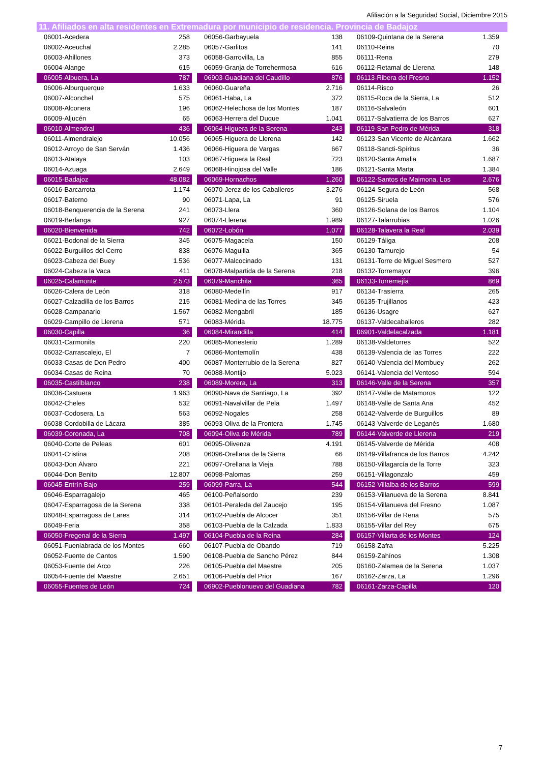Afiliación a la Seguridad Social, Diciembre 2015
11. Afiliados en alta residentes en Extremadura por municipio de residencia. Provincia de Badajoz
| 06001-Acedera | 258 | | 06056-Garbayuela | 138 | | 06109-Quintana de la Serena | 1.359 |
| 06002-Aceuchal | 2.285 | | 06057-Garlitos | 141 | | 06110-Reina | 70 |
| 06003-Ahillones | 373 | | 06058-Garrovilla, La | 855 | | 06111-Rena | 279 |
| 06004-Alange | 615 | | 06059-Granja de Torrehermosa | 616 | | 06112-Retamal de Llerena | 148 |
| 06005-Albuera, La | 787 | | 06903-Guadiana del Caudillo | 876 | | 06113-Ribera del Fresno | 1.152 |
| 06006-Alburquerque | 1.633 | | 06060-Guareña | 2.716 | | 06114-Risco | 26 |
| 06007-Alconchel | 575 | | 06061-Haba, La | 372 | | 06115-Roca de la Sierra, La | 512 |
| 06008-Alconera | 196 | | 06062-Helechosa de los Montes | 187 | | 06116-Salvaleón | 601 |
| 06009-Aljucén | 65 | | 06063-Herrera del Duque | 1.041 | | 06117-Salvatierra de los Barros | 627 |
| 06010-Almendral | 436 | | 06064-Higuera de la Serena | 243 | | 06119-San Pedro de Mérida | 318 |
| 06011-Almendralejo | 10.056 | | 06065-Higuera de Llerena | 142 | | 06123-San Vicente de Alcántara | 1.662 |
| 06012-Arroyo de San Serván | 1.436 | | 06066-Higuera de Vargas | 667 | | 06118-Sancti-Spíritus | 36 |
| 06013-Atalaya | 103 | | 06067-Higuera la Real | 723 | | 06120-Santa Amalia | 1.687 |
| 06014-Azuaga | 2.649 | | 06068-Hinojosa del Valle | 186 | | 06121-Santa Marta | 1.384 |
| 06015-Badajoz | 48.082 | | 06069-Hornachos | 1.260 | | 06122-Santos de Maimona, Los | 2.676 |
| 06016-Barcarrota | 1.174 | | 06070-Jerez de los Caballeros | 3.276 | | 06124-Segura de León | 568 |
| 06017-Baterno | 90 | | 06071-Lapa, La | 91 | | 06125-Siruela | 576 |
| 06018-Benquerencia de la Serena | 241 | | 06073-Llera | 360 | | 06126-Solana de los Barros | 1.104 |
| 06019-Berlanga | 927 | | 06074-Llerena | 1.989 | | 06127-Talarrubias | 1.026 |
| 06020-Bienvenida | 742 | | 06072-Lobón | 1.077 | | 06128-Talavera la Real | 2.039 |
| 06021-Bodonal de la Sierra | 345 | | 06075-Magacela | 150 | | 06129-Táliga | 208 |
| 06022-Burguillos del Cerro | 838 | | 06076-Maguilla | 365 | | 06130-Tamurejo | 54 |
| 06023-Cabeza del Buey | 1.536 | | 06077-Malcocinado | 131 | | 06131-Torre de Miguel Sesmero | 527 |
| 06024-Cabeza la Vaca | 411 | | 06078-Malpartida de la Serena | 218 | | 06132-Torremayor | 396 |
| 06025-Calamonte | 2.573 | | 06079-Manchita | 365 | | 06133-Torremejía | 869 |
| 06026-Calera de León | 318 | | 06080-Medellín | 917 | | 06134-Trasierra | 265 |
| 06027-Calzadilla de los Barros | 215 | | 06081-Medina de las Torres | 345 | | 06135-Trujillanos | 423 |
| 06028-Campanario | 1.567 | | 06082-Mengabril | 185 | | 06136-Usagre | 627 |
| 06029-Campillo de Llerena | 571 | | 06083-Mérida | 18.775 | | 06137-Valdecaballeros | 282 |
| 06030-Capilla | 36 | | 06084-Mirandilla | 414 | | 06901-Valdelacalzada | 1.181 |
| 06031-Carmonita | 220 | | 06085-Monesterio | 1.289 | | 06138-Valdetorres | 522 |
| 06032-Carrascalejo, El | 7 | | 06086-Montemolín | 438 | | 06139-Valencia de las Torres | 222 |
| 06033-Casas de Don Pedro | 400 | | 06087-Monterrubio de la Serena | 827 | | 06140-Valencia del Mombuey | 262 |
| 06034-Casas de Reina | 70 | | 06088-Montijo | 5.023 | | 06141-Valencia del Ventoso | 594 |
| 06035-Castilblanco | 238 | | 06089-Morera, La | 313 | | 06146-Valle de la Serena | 357 |
| 06036-Castuera | 1.963 | | 06090-Nava de Santiago, La | 392 | | 06147-Valle de Matamoros | 122 |
| 06042-Cheles | 532 | | 06091-Navalvillar de Pela | 1.497 | | 06148-Valle de Santa Ana | 452 |
| 06037-Codosera, La | 563 | | 06092-Nogales | 258 | | 06142-Valverde de Burguillos | 89 |
| 06038-Cordobilla de Lácara | 385 | | 06093-Oliva de la Frontera | 1.745 | | 06143-Valverde de Leganés | 1.680 |
| 06039-Coronada, La | 708 | | 06094-Oliva de Mérida | 789 | | 06144-Valverde de Llerena | 219 |
| 06040-Corte de Peleas | 601 | | 06095-Olivenza | 4.191 | | 06145-Valverde de Mérida | 408 |
| 06041-Cristina | 208 | | 06096-Orellana de la Sierra | 66 | | 06149-Villafranca de los Barros | 4.242 |
| 06043-Don Álvaro | 221 | | 06097-Orellana la Vieja | 788 | | 06150-Villagarcía de la Torre | 323 |
| 06044-Don Benito | 12.807 | | 06098-Palomas | 259 | | 06151-Villagonzalo | 459 |
| 06045-Entrín Bajo | 259 | | 06099-Parra, La | 544 | | 06152-Villalba de los Barros | 599 |
| 06046-Esparragalejo | 465 | | 06100-Peñalsordo | 239 | | 06153-Villanueva de la Serena | 8.841 |
| 06047-Esparragosa de la Serena | 338 | | 06101-Peraleda del Zaucejo | 195 | | 06154-Villanueva del Fresno | 1.087 |
| 06048-Esparragosa de Lares | 314 | | 06102-Puebla de Alcocer | 351 | | 06156-Villar de Rena | 575 |
| 06049-Feria | 358 | | 06103-Puebla de la Calzada | 1.833 | | 06155-Villar del Rey | 675 |
| 06050-Fregenal de la Sierra | 1.497 | | 06104-Puebla de la Reina | 284 | | 06157-Villarta de los Montes | 124 |
| 06051-Fuenlabrada de los Montes | 660 | | 06107-Puebla de Obando | 719 | | 06158-Zafra | 5.225 |
| 06052-Fuente de Cantos | 1.590 | | 06108-Puebla de Sancho Pérez | 844 | | 06159-Zahínos | 1.308 |
| 06053-Fuente del Arco | 226 | | 06105-Puebla del Maestre | 205 | | 06160-Zalamea de la Serena | 1.037 |
| 06054-Fuente del Maestre | 2.651 | | 06106-Puebla del Prior | 167 | | 06162-Zarza, La | 1.296 |
| 06055-Fuentes de León | 724 | | 06902-Pueblonuevo del Guadiana | 782 | | 06161-Zarza-Capilla | 120 |
7